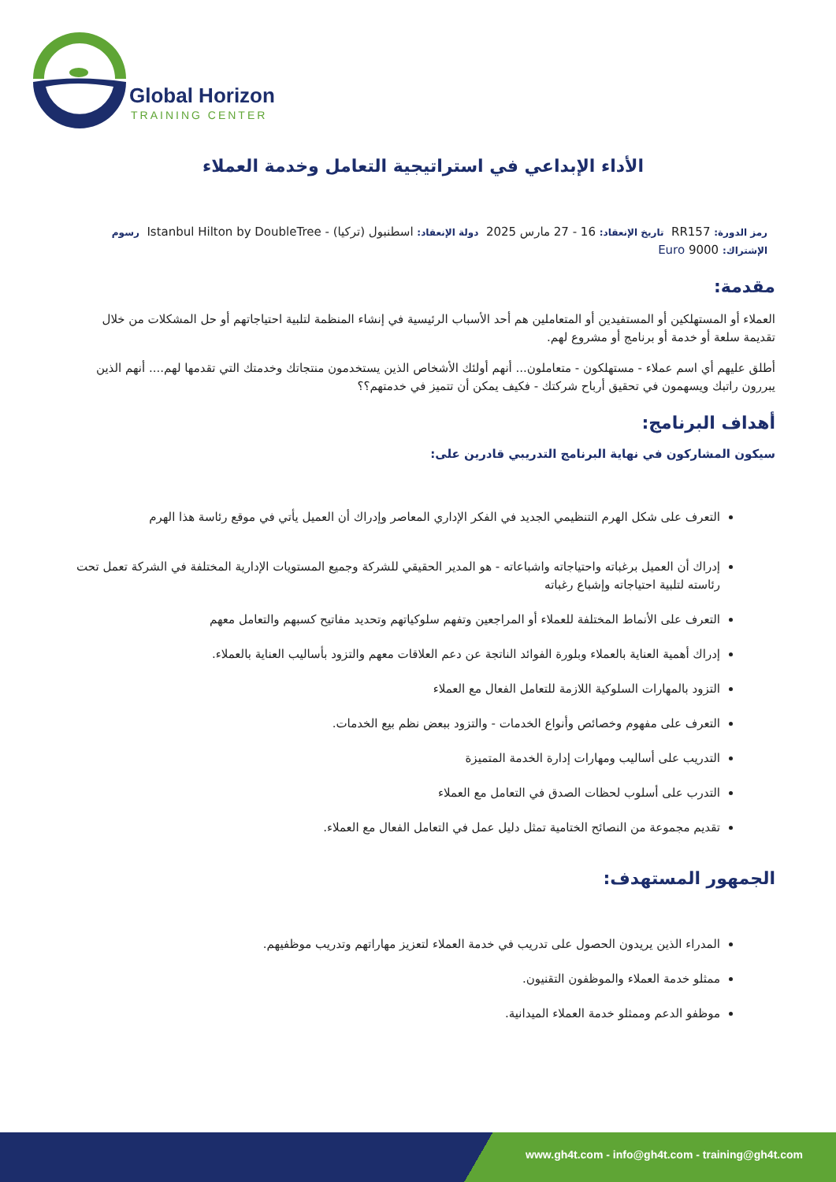Global Horizon
TRAINING CENTER
الأداء الإبداعي في استراتيجية التعامل وخدمة العملاء
رمز الدورة: RR157 تاريخ الإنعقاد: 16 - 27 مارس 2025 دولة الإنعقاد: اسطنبول (تركيا) - Istanbul Hilton by DoubleTree رسوم
الإشتراك: 9000 Euro
مقدمة:
العملاء أو المستهلكين أو المستفيدين أو المتعاملين هم أحد الأسباب الرئيسية في إنشاء المنظمة لتلبية احتياجاتهم أو حل المشكلات من خلال تقديمة سلعة أو خدمة أو برنامج أو مشروع لهم.
أطلق عليهم أي اسم عملاء - مستهلكون - متعاملون... أنهم أولئك الأشخاص الذين يستخدمون منتجاتك وخدمتك التي تقدمها لهم.... أنهم الذين يبررون راتبك ويسهمون في تحقيق أرباح شركتك - فكيف يمكن أن تتميز في خدمتهم؟؟
أهداف البرنامج:
سيكون المشاركون في نهاية البرنامج التدريبي قادرين على:
التعرف على شكل الهرم التنظيمي الجديد في الفكر الإداري المعاصر وإدراك أن العميل يأتي في موقع رئاسة هذا الهرم
إدراك أن العميل برغباته واحتياجاته واشباعاته - هو المدير الحقيقي للشركة وجميع المستويات الإدارية المختلفة في الشركة تعمل تحت رئاسته لتلبية احتياجاته وإشباع رغباته
التعرف على الأنماط المختلفة للعملاء أو المراجعين وتفهم سلوكياتهم وتحديد مفاتيح كسبهم والتعامل معهم
إدراك أهمية العناية بالعملاء وبلورة الفوائد الناتجة عن دعم العلاقات معهم والتزود بأساليب العناية بالعملاء.
التزود بالمهارات السلوكية اللازمة للتعامل الفعال مع العملاء
التعرف على مفهوم وخصائص وأنواع الخدمات - والتزود ببعض نظم بيع الخدمات.
التدريب على أساليب ومهارات إدارة الخدمة المتميزة
التدرب على أسلوب لحظات الصدق في التعامل مع العملاء
تقديم مجموعة من النصائح الختامية تمثل دليل عمل في التعامل الفعال مع العملاء.
الجمهور المستهدف:
المدراء الذين يريدون الحصول على تدريب في خدمة العملاء لتعزيز مهاراتهم وتدريب موظفيهم.
ممثلو خدمة العملاء والموظفون التقنيون.
موظفو الدعم وممثلو خدمة العملاء الميدانية.
www.gh4t.com - info@gh4t.com - training@gh4t.com